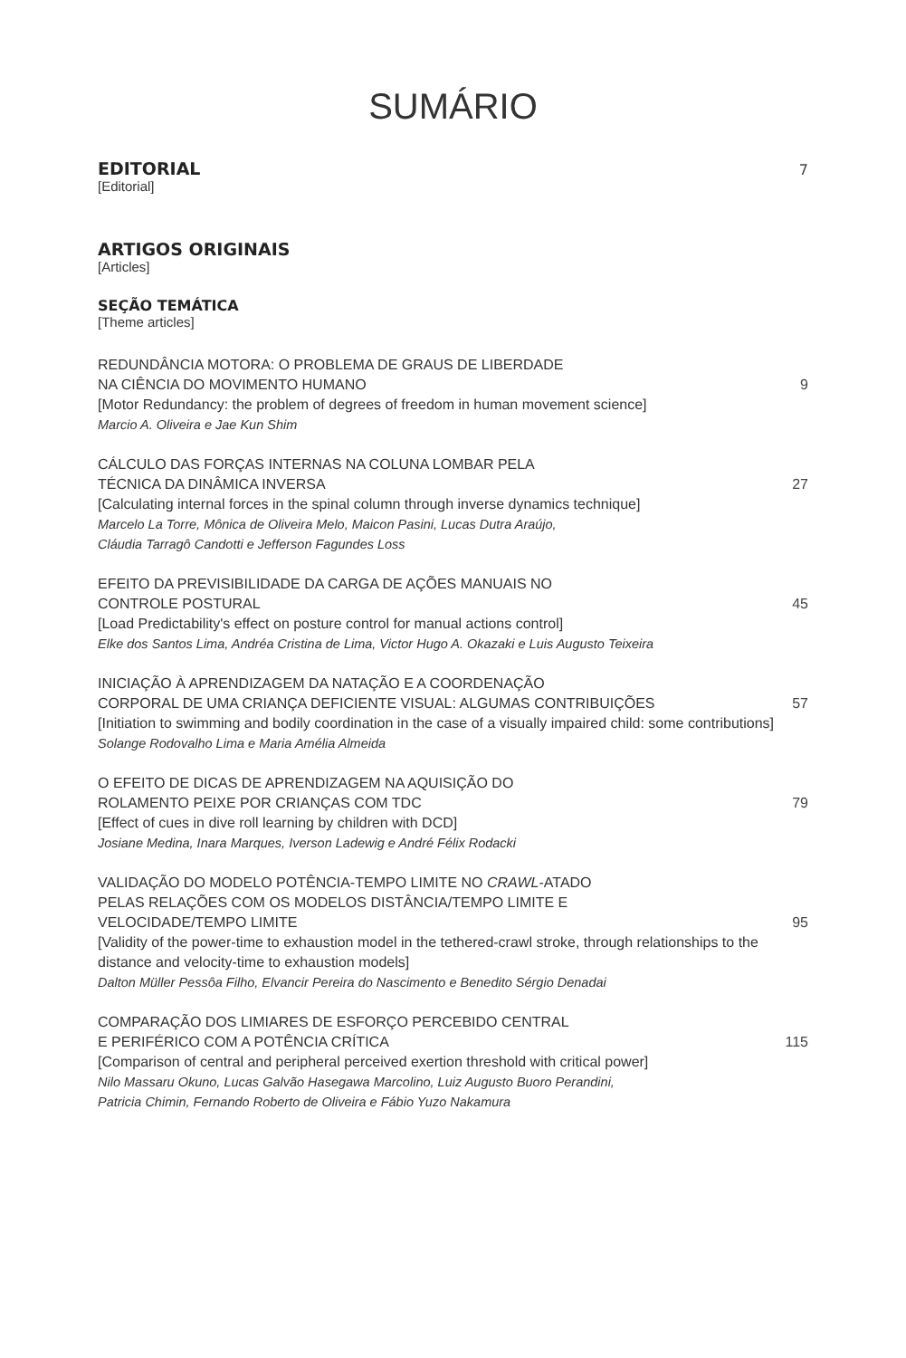SUMÁRIO
EDITORIAL
7
[Editorial]
ARTIGOS ORIGINAIS
[Articles]
SEÇÃO TEMÁTICA
[Theme articles]
REDUNDÂNCIA MOTORA: O PROBLEMA DE GRAUS DE LIBERDADE
NA CIÊNCIA DO MOVIMENTO HUMANO
9
[Motor Redundancy: the problem of degrees of freedom in human movement science]
Marcio A. Oliveira e Jae Kun Shim
CÁLCULO DAS FORÇAS INTERNAS NA COLUNA LOMBAR PELA
TÉCNICA DA DINÂMICA INVERSA
27
[Calculating internal forces in the spinal column through inverse dynamics technique]
Marcelo La Torre, Mônica de Oliveira Melo, Maicon Pasini, Lucas Dutra Araújo,
Cláudia Tarragô Candotti e Jefferson Fagundes Loss
EFEITO DA PREVISIBILIDADE DA CARGA DE AÇÕES MANUAIS NO
CONTROLE POSTURAL
45
[Load Predictability's effect on posture control for manual actions control]
Elke dos Santos Lima, Andréa Cristina de Lima, Victor Hugo A. Okazaki e Luis Augusto Teixeira
INICIAÇÃO À APRENDIZAGEM DA NATAÇÃO E A COORDENAÇÃO
CORPORAL DE UMA CRIANÇA DEFICIENTE VISUAL: ALGUMAS CONTRIBUIÇÕES
57
[Initiation to swimming and bodily coordination in the case of a visually impaired child: some contributions]
Solange Rodovalho Lima e Maria Amélia Almeida
O EFEITO DE DICAS DE APRENDIZAGEM NA AQUISIÇÃO DO
ROLAMENTO PEIXE POR CRIANÇAS COM TDC
79
[Effect of cues in dive roll learning by children with DCD]
Josiane Medina, Inara Marques, Iverson Ladewig e André Félix Rodacki
VALIDAÇÃO DO MODELO POTÊNCIA-TEMPO LIMITE NO CRAWL-ATADO
PELAS RELAÇÕES COM OS MODELOS DISTÂNCIA/TEMPO LIMITE E
VELOCIDADE/TEMPO LIMITE
95
[Validity of the power-time to exhaustion model in the tethered-crawl stroke, through relationships to the distance and velocity-time to exhaustion models]
Dalton Müller Pessôa Filho, Elvancir Pereira do Nascimento e Benedito Sérgio Denadai
COMPARAÇÃO DOS LIMIARES DE ESFORÇO PERCEBIDO CENTRAL
E PERIFÉRICO COM A POTÊNCIA CRÍTICA
115
[Comparison of central and peripheral perceived exertion threshold with critical power]
Nilo Massaru Okuno, Lucas Galvão Hasegawa Marcolino, Luiz Augusto Buoro Perandini,
Patricia Chimin, Fernando Roberto de Oliveira e Fábio Yuzo Nakamura